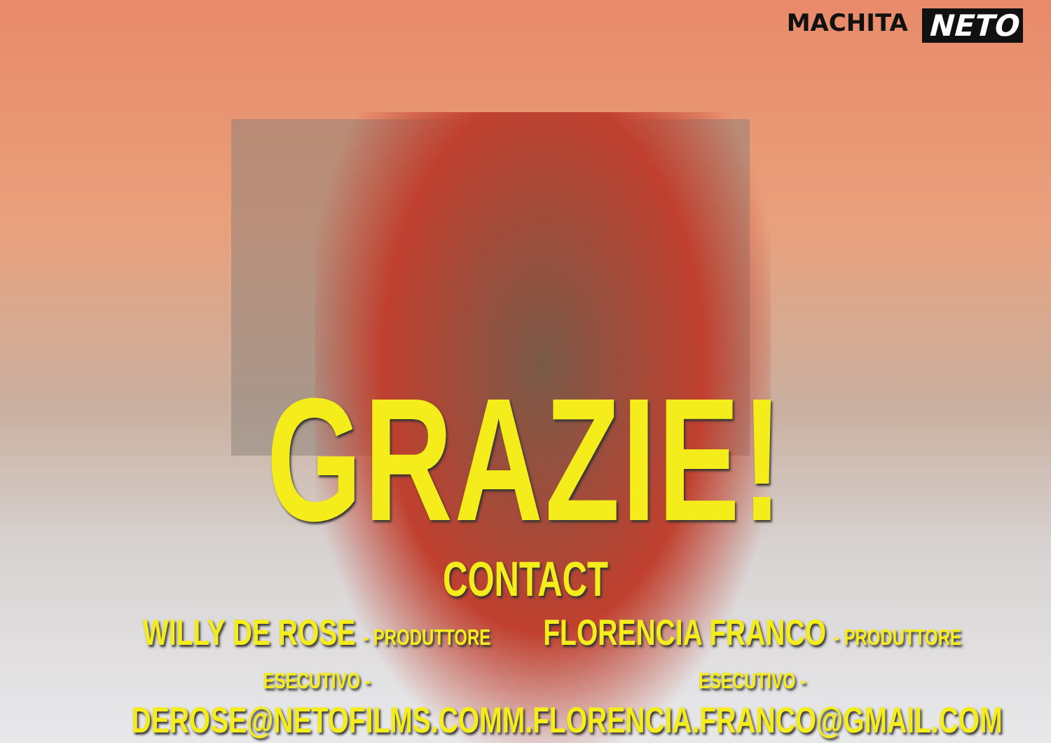MACHITA NETO
GRAZIE!
CONTACT
WILLY DE ROSE - PRODUTTORE ESECUTIVO -
DEROSE@NETOFILMS.COM
FLORENCIA FRANCO - PRODUTTORE ESECUTIVO -
M.FLORENCIA.FRANCO@GMAIL.COM